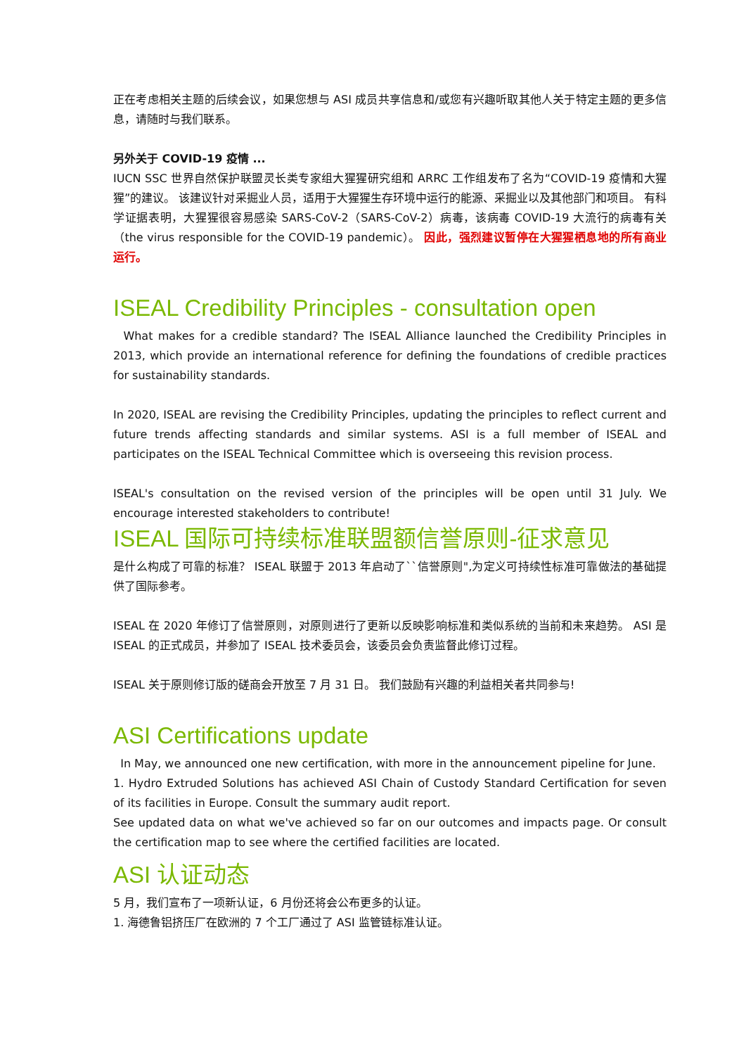正在考虑相关主题的后续会议，如果您想与 ASI 成员共享信息和/或您有兴趣听取其他人关于特定主题的更多信息，请随时与我们联系。
另外关于 COVID-19 疫情 ...
IUCN SSC 世界自然保护联盟灵长类专家组大猩猩研究组和 ARRC 工作组发布了名为“COVID-19 疫情和大猩猩”的建议。 该建议针对采掘业人员，适用于大猩猩生存环境中运行的能源、采掘业以及其他部门和项目。 有科学证据表明，大猩猩很容易感染 SARS-CoV-2（SARS-CoV-2）病毒，该病毒 COVID-19 大流行的病毒有关（the virus responsible for the COVID-19 pandemic）。 因此，强烈建议暂停在大猩猩栖息地的所有商业运行。
ISEAL Credibility Principles - consultation open
What makes for a credible standard? The ISEAL Alliance launched the Credibility Principles in 2013, which provide an international reference for defining the foundations of credible practices for sustainability standards.
In 2020, ISEAL are revising the Credibility Principles, updating the principles to reflect current and future trends affecting standards and similar systems. ASI is a full member of ISEAL and participates on the ISEAL Technical Committee which is overseeing this revision process.
ISEAL's consultation on the revised version of the principles will be open until 31 July. We encourage interested stakeholders to contribute!
ISEAL 国际可持续标准联盟额信誉原则-征求意见
是什么构成了可靠的标准？ ISEAL 联盟于 2013 年启动了``信誉原则",为定义可持续性标准可靠做法的基础提供了国际参考。
ISEAL 在 2020 年修订了信誉原则，对原则进行了更新以反映影响标准和类似系统的当前和未来趋势。 ASI 是 ISEAL 的正式成员，并参加了 ISEAL 技术委员会，该委员会负责监督此修订过程。
ISEAL 关于原则修订版的磋商会开放至 7 月 31 日。 我们鼓励有兴趣的利益相关者共同参与!
ASI Certifications update
In May, we announced one new certification, with more in the announcement pipeline for June.
1. Hydro Extruded Solutions has achieved ASI Chain of Custody Standard Certification for seven of its facilities in Europe. Consult the summary audit report.
See updated data on what we've achieved so far on our outcomes and impacts page. Or consult the certification map to see where the certified facilities are located.
ASI 认证动态
5 月，我们宣布了一项新认证，6 月份还将会公布更多的认证。
1. 海德鲁铝挤压厂在欧洲的 7 个工厂通过了 ASI 监管链标准认证。